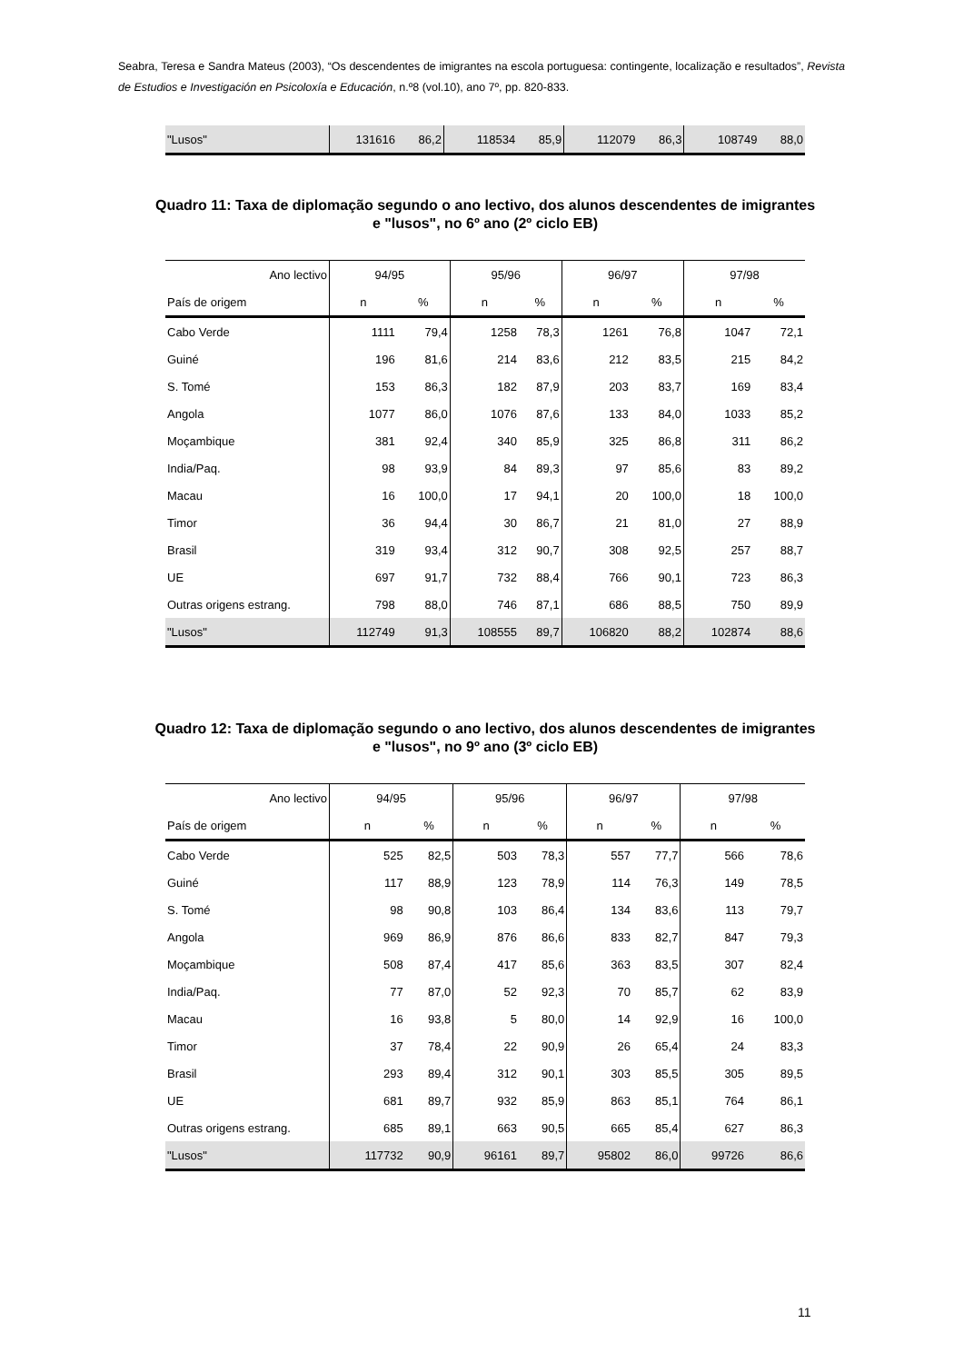Seabra, Teresa e Sandra Mateus (2003), “Os descendentes de imigrantes na escola portuguesa: contingente, localização e resultados”, Revista de Estudios e Investigación en Psicoloxía e Educación, n.º8 (vol.10), ano 7º, pp. 820-833.
| "Lusos" | 131616 | 86,2 | 118534 | 85,9 | 112079 | 86,3 | 108749 | 88,0 |
Quadro 11: Taxa de diplomação segundo o ano lectivo, dos alunos descendentes de imigrantes e "lusos", no 6º ano (2º ciclo EB)
| Ano lectivo | 94/95 | | 95/96 | | 96/97 | | 97/98 | |
| --- | --- | --- | --- | --- | --- | --- | --- | --- |
| País de origem | n | % | n | % | n | % | n | % |
| Cabo Verde | 1111 | 79,4 | 1258 | 78,3 | 1261 | 76,8 | 1047 | 72,1 |
| Guiné | 196 | 81,6 | 214 | 83,6 | 212 | 83,5 | 215 | 84,2 |
| S. Tomé | 153 | 86,3 | 182 | 87,9 | 203 | 83,7 | 169 | 83,4 |
| Angola | 1077 | 86,0 | 1076 | 87,6 | 133 | 84,0 | 1033 | 85,2 |
| Moçambique | 381 | 92,4 | 340 | 85,9 | 325 | 86,8 | 311 | 86,2 |
| India/Paq. | 98 | 93,9 | 84 | 89,3 | 97 | 85,6 | 83 | 89,2 |
| Macau | 16 | 100,0 | 17 | 94,1 | 20 | 100,0 | 18 | 100,0 |
| Timor | 36 | 94,4 | 30 | 86,7 | 21 | 81,0 | 27 | 88,9 |
| Brasil | 319 | 93,4 | 312 | 90,7 | 308 | 92,5 | 257 | 88,7 |
| UE | 697 | 91,7 | 732 | 88,4 | 766 | 90,1 | 723 | 86,3 |
| Outras origens estrang. | 798 | 88,0 | 746 | 87,1 | 686 | 88,5 | 750 | 89,9 |
| "Lusos" | 112749 | 91,3 | 108555 | 89,7 | 106820 | 88,2 | 102874 | 88,6 |
Quadro 12: Taxa de diplomação segundo o ano lectivo, dos alunos descendentes de imigrantes e "lusos", no 9º ano (3º ciclo EB)
| Ano lectivo | 94/95 | | 95/96 | | 96/97 | | 97/98 | |
| --- | --- | --- | --- | --- | --- | --- | --- | --- |
| País de origem | n | % | n | % | n | % | n | % |
| Cabo Verde | 525 | 82,5 | 503 | 78,3 | 557 | 77,7 | 566 | 78,6 |
| Guiné | 117 | 88,9 | 123 | 78,9 | 114 | 76,3 | 149 | 78,5 |
| S. Tomé | 98 | 90,8 | 103 | 86,4 | 134 | 83,6 | 113 | 79,7 |
| Angola | 969 | 86,9 | 876 | 86,6 | 833 | 82,7 | 847 | 79,3 |
| Moçambique | 508 | 87,4 | 417 | 85,6 | 363 | 83,5 | 307 | 82,4 |
| India/Paq. | 77 | 87,0 | 52 | 92,3 | 70 | 85,7 | 62 | 83,9 |
| Macau | 16 | 93,8 | 5 | 80,0 | 14 | 92,9 | 16 | 100,0 |
| Timor | 37 | 78,4 | 22 | 90,9 | 26 | 65,4 | 24 | 83,3 |
| Brasil | 293 | 89,4 | 312 | 90,1 | 303 | 85,5 | 305 | 89,5 |
| UE | 681 | 89,7 | 932 | 85,9 | 863 | 85,1 | 764 | 86,1 |
| Outras origens estrang. | 685 | 89,1 | 663 | 90,5 | 665 | 85,4 | 627 | 86,3 |
| "Lusos" | 117732 | 90,9 | 96161 | 89,7 | 95802 | 86,0 | 99726 | 86,6 |
11